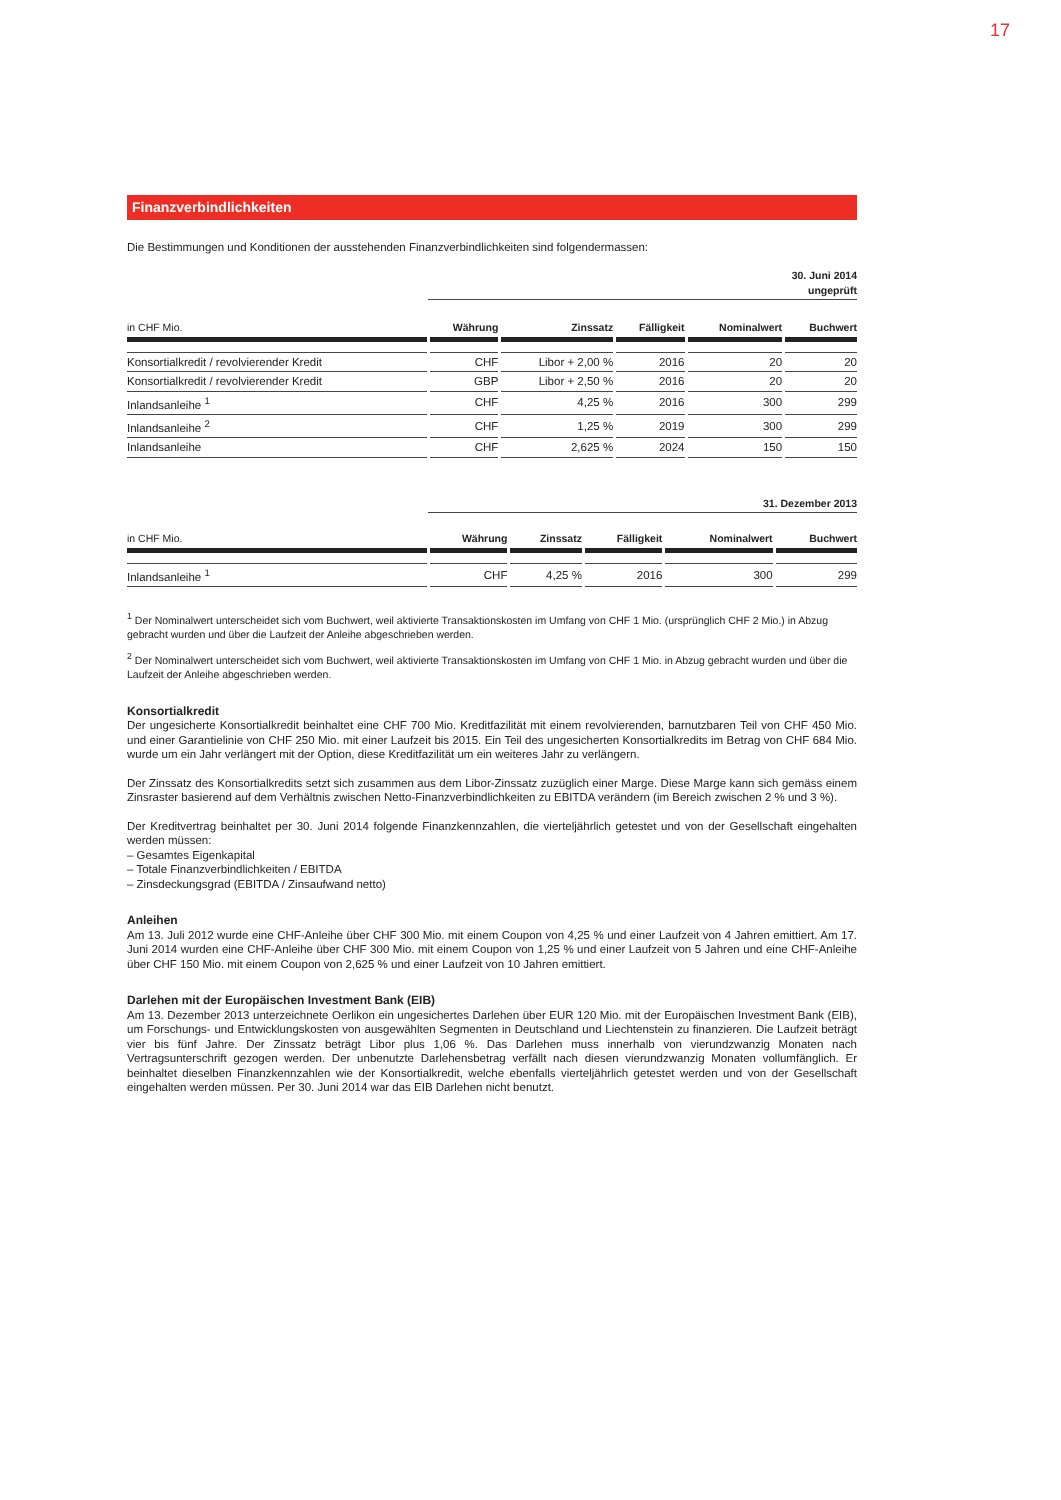17
Finanzverbindlichkeiten
Die Bestimmungen und Konditionen der ausstehenden Finanzverbindlichkeiten sind folgendermassen:
30. Juni 2014
ungeprüft
| in CHF Mio. | Währung | Zinssatz | Fälligkeit | Nominalwert | Buchwert |
| --- | --- | --- | --- | --- | --- |
| Konsortialkredit / revolvierender Kredit | CHF | Libor + 2,00 % | 2016 | 20 | 20 |
| Konsortialkredit / revolvierender Kredit | GBP | Libor + 2,50 % | 2016 | 20 | 20 |
| Inlandsanleihe <sup>1</sup> | CHF | 4,25 % | 2016 | 300 | 299 |
| Inlandsanleihe <sup>2</sup> | CHF | 1,25 % | 2019 | 300 | 299 |
| Inlandsanleihe | CHF | 2,625 % | 2024 | 150 | 150 |
31. Dezember 2013
| in CHF Mio. | Währung | Zinssatz | Fälligkeit | Nominalwert | Buchwert |
| --- | --- | --- | --- | --- | --- |
| Inlandsanleihe <sup>1</sup> | CHF | 4,25 % | 2016 | 300 | 299 |
<sup>1</sup> Der Nominalwert unterscheidet sich vom Buchwert, weil aktivierte Transaktionskosten im Umfang von CHF 1 Mio. (ursprünglich CHF 2 Mio.) in Abzug gebracht wurden und über die Laufzeit der Anleihe abgeschrieben werden.
<sup>2</sup> Der Nominalwert unterscheidet sich vom Buchwert, weil aktivierte Transaktionskosten im Umfang von CHF 1 Mio. in Abzug gebracht wurden und über die Laufzeit der Anleihe abgeschrieben werden.
Konsortialkredit
Der ungesicherte Konsortialkredit beinhaltet eine CHF 700 Mio. Kreditfazilität mit einem revolvierenden, barnutzbaren Teil von CHF 450 Mio. und einer Garantielinie von CHF 250 Mio. mit einer Laufzeit bis 2015. Ein Teil des ungesicherten Konsortialkredits im Betrag von CHF 684 Mio. wurde um ein Jahr verlängert mit der Option, diese Kreditfazilität um ein weiteres Jahr zu verlängern.
Der Zinssatz des Konsortialkredits setzt sich zusammen aus dem Libor-Zinssatz zuzüglich einer Marge. Diese Marge kann sich gemäss einem Zinsraster basierend auf dem Verhältnis zwischen Netto-Finanzverbindlichkeiten zu EBITDA verändern (im Bereich zwischen 2 % und 3 %).
Der Kreditvertrag beinhaltet per 30. Juni 2014 folgende Finanzkennzahlen, die vierteljährlich getestet und von der Gesellschaft eingehalten werden müssen:
– Gesamtes Eigenkapital
– Totale Finanzverbindlichkeiten / EBITDA
– Zinsdeckungsgrad (EBITDA / Zinsaufwand netto)
Anleihen
Am 13. Juli 2012 wurde eine CHF-Anleihe über CHF 300 Mio. mit einem Coupon von 4,25 % und einer Laufzeit von 4 Jahren emittiert. Am 17. Juni 2014 wurden eine CHF-Anleihe über CHF 300 Mio. mit einem Coupon von 1,25 % und einer Laufzeit von 5 Jahren und eine CHF-Anleihe über CHF 150 Mio. mit einem Coupon von 2,625 % und einer Laufzeit von 10 Jahren emittiert.
Darlehen mit der Europäischen Investment Bank (EIB)
Am 13. Dezember 2013 unterzeichnete Oerlikon ein ungesichertes Darlehen über EUR 120 Mio. mit der Europäischen Investment Bank (EIB), um Forschungs- und Entwicklungskosten von ausgewählten Segmenten in Deutschland und Liechtenstein zu finanzieren. Die Laufzeit beträgt vier bis fünf Jahre. Der Zinssatz beträgt Libor plus 1,06 %. Das Darlehen muss innerhalb von vierundzwanzig Monaten nach Vertragsunterschrift gezogen werden. Der unbenutzte Darlehensbetrag verfällt nach diesen vierundzwanzig Monaten vollumfänglich. Er beinhaltet dieselben Finanzkennzahlen wie der Konsortialkredit, welche ebenfalls vierteljährlich getestet werden und von der Gesellschaft eingehalten werden müssen. Per 30. Juni 2014 war das EIB Darlehen nicht benutzt.